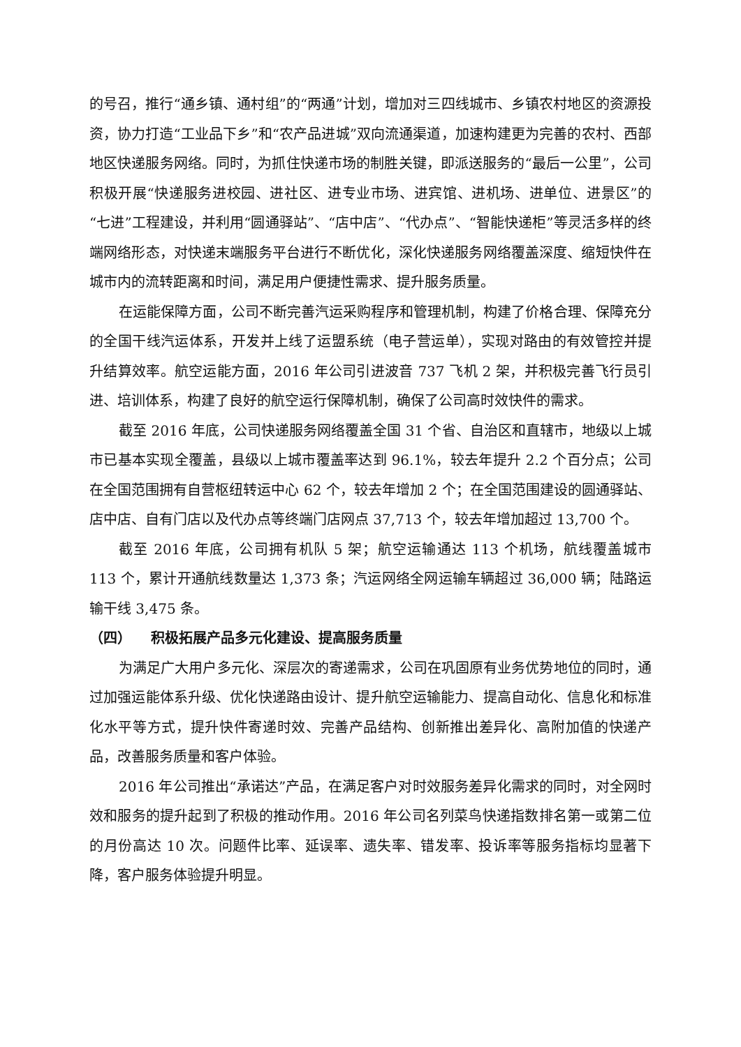的号召，推行“通乡镇、通村组”的“两通”计划，增加对三四线城市、乡镇农村地区的资源投资，协力打造“工业品下乡”和“农产品进城”双向流通渠道，加速构建更为完善的农村、西部地区快递服务网络。同时，为抓住快递市场的制胜关键，即派送服务的“最后一公里”，公司积极开展“快递服务进校园、进社区、进专业市场、进宾馆、进机场、进单位、进景区”的“七进”工程建设，并利用“圆通驿站”、“店中店”、“代办点”、“智能快递柜”等灵活多样的终端网络形态，对快递末端服务平台进行不断优化，深化快递服务网络覆盖深度、缩短快件在城市内的流转距离和时间，满足用户便捷性需求、提升服务质量。
在运能保障方面，公司不断完善汽运采购程序和管理机制，构建了价格合理、保障充分的全国干线汽运体系，开发并上线了运盟系统（电子营运单），实现对路由的有效管控并提升结算效率。航空运能方面，2016 年公司引进波音 737 飞机 2 架，并积极完善飞行员引进、培训体系，构建了良好的航空运行保障机制，确保了公司高时效快件的需求。
截至 2016 年底，公司快递服务网络覆盖全国 31 个省、自治区和直辖市，地级以上城市已基本实现全覆盖，县级以上城市覆盖率达到 96.1%，较去年提升 2.2 个百分点；公司在全国范围拥有自营枢纽转运中心 62 个，较去年增加 2 个；在全国范围建设的圆通驿站、店中店、自有门店以及代办点等终端门店网点 37,713 个，较去年增加超过 13,700 个。
截至 2016 年底，公司拥有机队 5 架；航空运输通达 113 个机场，航线覆盖城市 113 个，累计开通航线数量达 1,373 条；汽运网络全网运输车辆超过 36,000 辆；陆路运输干线 3,475 条。
（四） 积极拓展产品多元化建设、提高服务质量
为满足广大用户多元化、深层次的寄递需求，公司在巩固原有业务优势地位的同时，通过加强运能体系升级、优化快递路由设计、提升航空运输能力、提高自动化、信息化和标准化水平等方式，提升快件寄递时效、完善产品结构、创新推出差异化、高附加值的快递产品，改善服务质量和客户体验。
2016 年公司推出“承诺达”产品，在满足客户对时效服务差异化需求的同时，对全网时效和服务的提升起到了积极的推动作用。2016 年公司名列菜鸟快递指数排名第一或第二位的月份高达 10 次。问题件比率、延误率、遗失率、错发率、投诉率等服务指标均显著下降，客户服务体验提升明显。